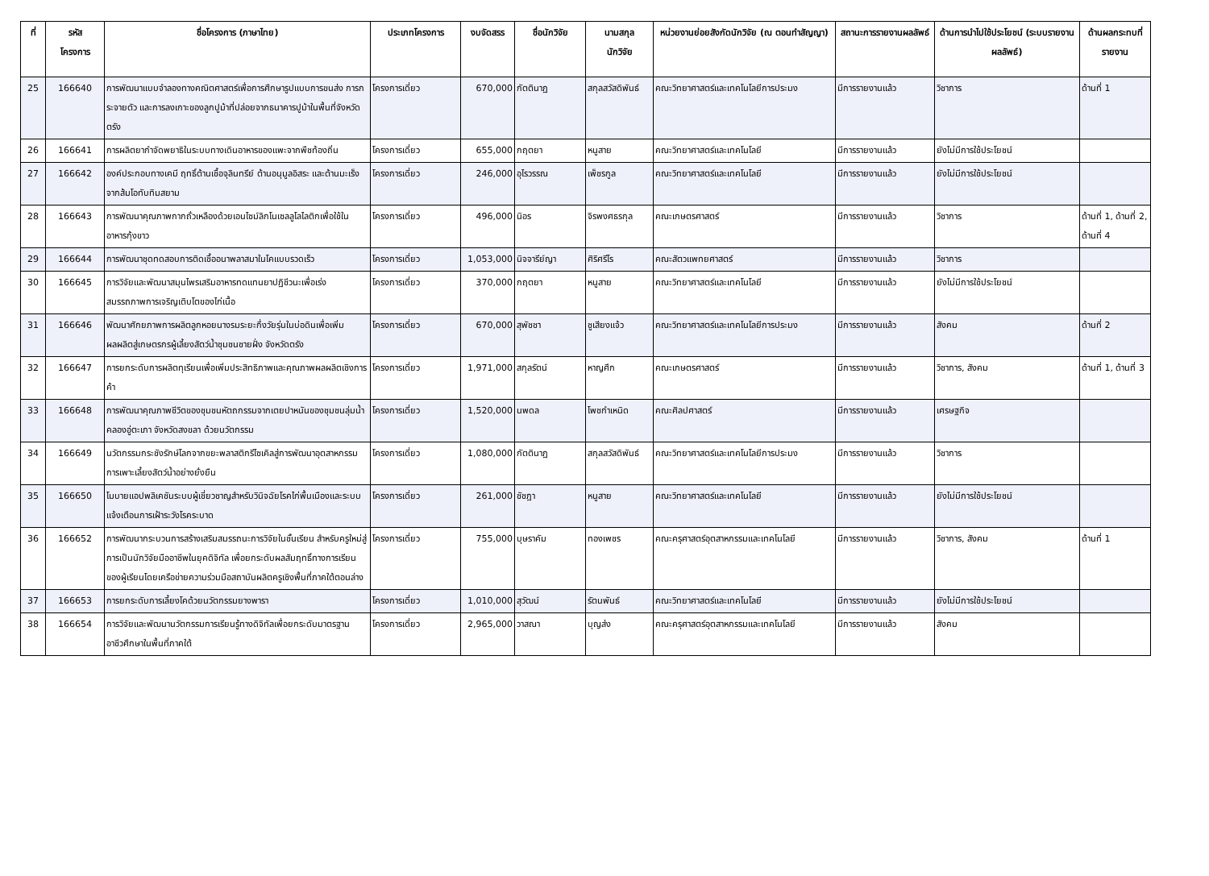| ที่ | รหัส โครงการ | ชื่อโครงการ (ภาษาไทย) | ประเภทโครงการ | งบจัดสรร | ชื่อนักวิจัย | นามสกุล นักวิจัย | หน่วยงานย่อยสังกัดนักวิจัย (ณ ตอนทำสัญญา) | สถานะการรายงานผลลัพธ์ | ด้านการนำไปใช้ประโยชน์ (ระบบรายงานผลลัพธ์) | ด้านผลกระทบที่รายงาน |
| --- | --- | --- | --- | --- | --- | --- | --- | --- | --- | --- |
| 25 | 166640 | การพัฒนาแบบจำลองทางคณิตศาสตร์เพื่อการศึกษารูปแบบการขนส่ง การกระจายตัว และการลงเกาะของลูกปูม้าที่ปล่อยจากธนาคารปูม้าในพื้นที่จังหวัดตรัง | โครงการเดี่ยว | 670,000 | กัตตินาฏ | สกุลสวัสดิพันธ์ | คณะวิทยาศาสตร์และเทคโนโลยีการประมง | มีการรายงานแล้ว | วิชาการ | ด้านที่ 1 |
| 26 | 166641 | การผลิตยากำจัดพยาธิในระบบทางเดินอาหารของแพะจากพืชท้องถิ่น | โครงการเดี่ยว | 655,000 | กฤตยา | หนูสาย | คณะวิทยาศาสตร์และเทคโนโลยี | มีการรายงานแล้ว | ยังไม่มีการใช้ประโยชน์ | |
| 27 | 166642 | องค์ประกอบทางเคมี ฤทธิ์ต้านเชื้อจุลินทรีย์ ต้านอนุมูลอิสระ และต้านมะเร็งจากส้มโอทับทิมสยาม | โครงการเดี่ยว | 246,000 | อุไรวรรณ | เพ็ชรกูล | คณะวิทยาศาสตร์และเทคโนโลยี | มีการรายงานแล้ว | ยังไม่มีการใช้ประโยชน์ | |
| 28 | 166643 | การพัฒนาคุณภาพกากถั่วเหลืองด้วยเอนไซม์ลิกโนเซลลูโลไลติกเพื่อใช้ในอาหารกุ้งขาว | โครงการเดี่ยว | 496,000 | นิอร | จิรพงศธรกุล | คณะเกษตรศาสตร์ | มีการรายงานแล้ว | วิชาการ | ด้านที่ 1, ด้านที่ 2, ด้านที่ 4 |
| 29 | 166644 | การพัฒนาชุดทดสอบการติดเชื้ออนาพลาสมาในโคแบบรวดเร็ว | โครงการเดี่ยว | 1,053,000 | นิจจารีย์ญา | ศิริศรีโร | คณะสัตวแพทยศาสตร์ | มีการรายงานแล้ว | วิชาการ | |
| 30 | 166645 | การวิจัยและพัฒนาสมุนไพรเสริมอาหารทดแทนยาปฏิชีวนะเพื่อเร่ง สมรรถภาพการเจริญเติบโตของไก่เนื้อ | โครงการเดี่ยว | 370,000 | กฤตยา | หนูสาย | คณะวิทยาศาสตร์และเทคโนโลยี | มีการรายงานแล้ว | ยังไม่มีการใช้ประโยชน์ | |
| 31 | 166646 | พัฒนาศักยภาพการผลิตลูกหอยนางรมระยะกึ่งวัยรุ่นในบ่อดินเพื่อเพิ่มผลผลิตสู่เกษตรกรผู้เลี้ยงสัตว์น้ำชุมชนชายฝั่ง จังหวัดตรัง | โครงการเดี่ยว | 670,000 | สุพัชชา | ชูเสียงแจ้ว | คณะวิทยาศาสตร์และเทคโนโลยีการประมง | มีการรายงานแล้ว | สังคม | ด้านที่ 2 |
| 32 | 166647 | การยกระดับการผลิตทุเรียนเพื่อเพิ่มประสิทธิภาพและคุณภาพผลผลิตเชิงการค้า | โครงการเดี่ยว | 1,971,000 | สกุลรัตน์ | หาญศึก | คณะเกษตรศาสตร์ | มีการรายงานแล้ว | วิชาการ, สังคม | ด้านที่ 1, ด้านที่ 3 |
| 33 | 166648 | การพัฒนาคุณภาพชีวิตของชุมชนหัตถกรรมจากเตยปาหนันของชุมชนลุ่มน้ำคลองอู่ตะเภา จังหวัดสงขลา ด้วยนวัตกรรม | โครงการเดี่ยว | 1,520,000 | นพดล | โพชกำเหนิด | คณะศิลปศาสตร์ | มีการรายงานแล้ว | เศรษฐกิจ | |
| 34 | 166649 | นวัตกรรมกระชังรักษ์โลกจากขยะพลาสติกรีไซเคิลสู่การพัฒนาอุตสาหกรรมการเพาะเลี้ยงสัตว์น้ำอย่างยั่งยืน | โครงการเดี่ยว | 1,080,000 | กัตตินาฏ | สกุลสวัสดิพันธ์ | คณะวิทยาศาสตร์และเทคโนโลยีการประมง | มีการรายงานแล้ว | วิชาการ | |
| 35 | 166650 | โมบายแอปพลิเคชันระบบผู้เชี่ยวชาญสำหรับวินิจฉัยโรคไก่พื้นเมืองและระบบแจ้งเตือนการเฝ้าระวังโรคระบาด | โครงการเดี่ยว | 261,000 | ชัชฎา | หนูสาย | คณะวิทยาศาสตร์และเทคโนโลยี | มีการรายงานแล้ว | ยังไม่มีการใช้ประโยชน์ | |
| 36 | 166652 | การพัฒนากระบวนการสร้างเสริมสมรรถนะการวิจัยในชั้นเรียน สำหรับครูใหม่สู่การเป็นนักวิจัยมืออาชีพในยุคดิจิทัล เพื่อยกระดับผลสัมฤทธิ์ทางการเรียนของผู้เรียนโดยเครือข่ายความร่วมมือสถาบันผลิตครูเชิงพื้นที่ภาคใต้ตอนล่าง | โครงการเดี่ยว | 755,000 | บุษราคัม | ทองเพชร | คณะครุศาสตร์อุตสาหกรรมและเทคโนโลยี | มีการรายงานแล้ว | วิชาการ, สังคม | ด้านที่ 1 |
| 37 | 166653 | การยกระดับการเลี้ยงโคด้วยนวัตกรรมยางพารา | โครงการเดี่ยว | 1,010,000 | สุวัฒน์ | รัตนพันธ์ | คณะวิทยาศาสตร์และเทคโนโลยี | มีการรายงานแล้ว | ยังไม่มีการใช้ประโยชน์ | |
| 38 | 166654 | การวิจัยและพัฒนานวัตกรรมการเรียนรู้ทางดิจิทัลเพื่อยกระดับมาตรฐานอาชีวศึกษาในพื้นที่ภาคใต้ | โครงการเดี่ยว | 2,965,000 | วาสณา | บุญส่ง | คณะครุศาสตร์อุตสาหกรรมและเทคโนโลยี | มีการรายงานแล้ว | สังคม | |